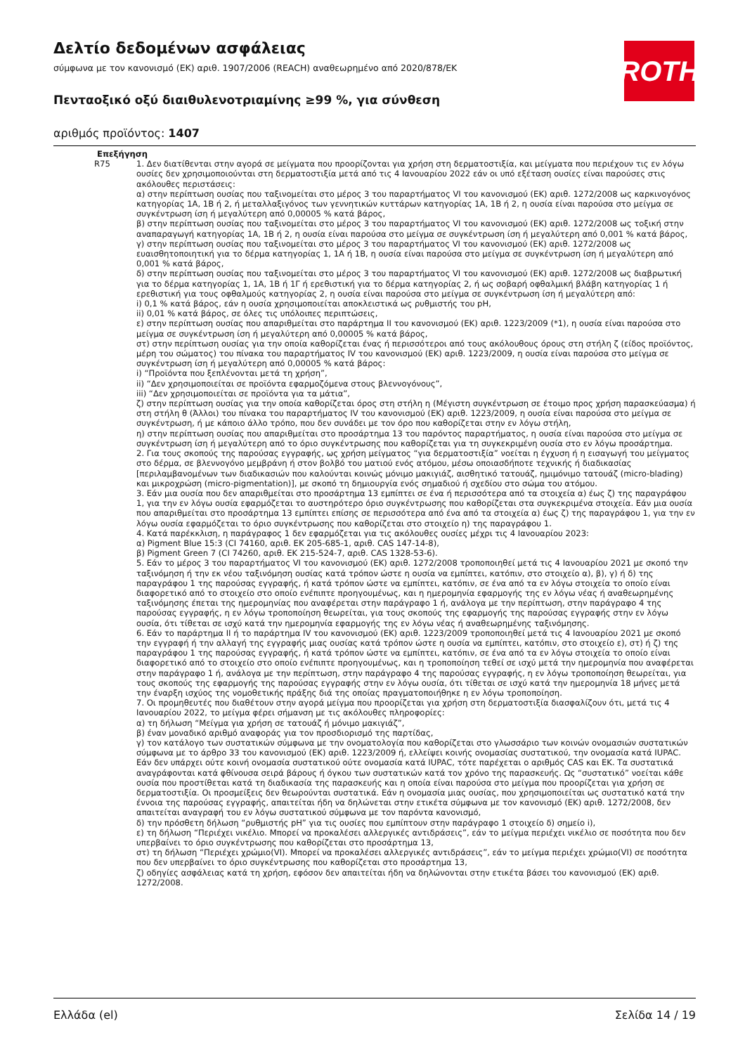Δελτίο δεδομένων ασφάλειας
σύμφωνα με τον κανονισμό (ΕΚ) αριθ. 1907/2006 (REACH) αναθεωρημένο από 2020/878/ΕΚ
Πενταοξικό οξύ διαιθυλενοτριαμίνης ≥99 %, για σύνθεση
αριθμός προϊόντος: 1407
ROTH
Επεξήγηση
R75 1. Δεν διατίθενται στην αγορά σε μείγματα που προορίζονται για χρήση στη δερματοστιξία, και μείγματα που περιέχουν τις εν λόγω ουσίες δεν χρησιμοποιούνται στη δερματοστιξία μετά από τις 4 Ιανουαρίου 2022 εάν οι υπό εξέταση ουσίες είναι παρούσες στις ακόλουθες περιστάσεις:
α) στην περίπτωση ουσίας που ταξινομείται στο μέρος 3 του παραρτήματος VI του κανονισμού (ΕΚ) αριθ. 1272/2008 ως καρκινογόνος κατηγορίας 1Α, 1Β ή 2, ή μεταλλαξιγόνος των γεννητικών κυττάρων κατηγορίας 1Α, 1Β ή 2, η ουσία είναι παρούσα στο μείγμα σε συγκέντρωση ίση ή μεγαλύτερη από 0,00005 % κατά βάρος,
β) στην περίπτωση ουσίας που ταξινομείται στο μέρος 3 του παραρτήματος VI του κανονισμού (ΕΚ) αριθ. 1272/2008 ως τοξική στην αναπαραγωγή κατηγορίας 1Α, 1Β ή 2, η ουσία είναι παρούσα στο μείγμα σε συγκέντρωση ίση ή μεγαλύτερη από 0,001 % κατά βάρος,
γ) στην περίπτωση ουσίας που ταξινομείται στο μέρος 3 του παραρτήματος VI του κανονισμού (ΕΚ) αριθ. 1272/2008 ως ευαισθητοποιητική για το δέρμα κατηγορίας 1, 1Α ή 1Β, η ουσία είναι παρούσα στο μείγμα σε συγκέντρωση ίση ή μεγαλύτερη από 0,001 % κατά βάρος,
δ) στην περίπτωση ουσίας που ταξινομείται στο μέρος 3 του παραρτήματος VI του κανονισμού (ΕΚ) αριθ. 1272/2008 ως διαβρωτική για το δέρμα κατηγορίας 1, 1Α, 1Β ή 1Γ ή ερεθιστική για το δέρμα κατηγορίας 2, ή ως σοβαρή οφθαλμική βλάβη κατηγορίας 1 ή ερεθιστική για τους οφθαλμούς κατηγορίας 2, η ουσία είναι παρούσα στο μείγμα σε συγκέντρωση ίση ή μεγαλύτερη από:
i) 0,1 % κατά βάρος, εάν η ουσία χρησιμοποιείται αποκλειστικά ως ρυθμιστής του pH,
ii) 0,01 % κατά βάρος, σε όλες τις υπόλοιπες περιπτώσεις,
ε) στην περίπτωση ουσίας που απαριθμείται στο παράρτημα II του κανονισμού (ΕΚ) αριθ. 1223/2009 (*1), η ουσία είναι παρούσα στο μείγμα σε συγκέντρωση ίση ή μεγαλύτερη από 0,00005 % κατά βάρος,
στ) στην περίπτωση ουσίας για την οποία καθορίζεται ένας ή περισσότεροι από τους ακόλουθους όρους στη στήλη ζ (είδος προϊόντος, μέρη του σώματος) του πίνακα του παραρτήματος IV του κανονισμού (ΕΚ) αριθ. 1223/2009, η ουσία είναι παρούσα στο μείγμα σε συγκέντρωση ίση ή μεγαλύτερη από 0,00005 % κατά βάρος:
i) “Προϊόντα που ξεπλένονται μετά τη χρήση”,
ii) “Δεν χρησιμοποιείται σε προϊόντα εφαρμοζόμενα στους βλεννογόνους”,
iii) “Δεν χρησιμοποιείται σε προϊόντα για τα μάτια”,
ζ) στην περίπτωση ουσίας για την οποία καθορίζεται όρος στη στήλη η (Μέγιστη συγκέντρωση σε έτοιμο προς χρήση παρασκεύασμα) ή στη στήλη θ (Άλλοι) του πίνακα του παραρτήματος IV του κανονισμού (ΕΚ) αριθ. 1223/2009, η ουσία είναι παρούσα στο μείγμα σε συγκέντρωση, ή με κάποιο άλλο τρόπο, που δεν συνάδει με τον όρο που καθορίζεται στην εν λόγω στήλη,
η) στην περίπτωση ουσίας που απαριθμείται στο προσάρτημα 13 του παρόντος παραρτήματος, η ουσία είναι παρούσα στο μείγμα σε συγκέντρωση ίση ή μεγαλύτερη από το όριο συγκέντρωσης που καθορίζεται για τη συγκεκριμένη ουσία στο εν λόγω προσάρτημα.
2. Για τους σκοπούς της παρούσας εγγραφής, ως χρήση μείγματος “για δερματοστιξία” νοείται η έγχυση ή η εισαγωγή του μείγματος στο δέρμα, σε βλεννογόνο μεμβράνη ή στον βολβό του ματιού ενός ατόμου, μέσω οποιασδήποτε τεχνικής ή διαδικασίας [περιλαμβανομένων των διαδικασιών που καλούνται κοινώς μόνιμο μακιγιάζ, αισθητικό τατουάζ, ημιμόνιμο τατουάζ (micro-blading) και μικροχρώση (micro-pigmentation)], με σκοπό τη δημιουργία ενός σημαδιού ή σχεδίου στο σώμα του ατόμου.
3. Εάν μια ουσία που δεν απαριθμείται στο προσάρτημα 13 εμπίπτει σε ένα ή περισσότερα από τα στοιχεία α) έως ζ) της παραγράφου 1, για την εν λόγω ουσία εφαρμόζεται το αυστηρότερο όριο συγκέντρωσης που καθορίζεται στα συγκεκριμένα στοιχεία. Εάν μια ουσία που απαριθμείται στο προσάρτημα 13 εμπίπτει επίσης σε περισσότερα από ένα από τα στοιχεία α) έως ζ) της παραγράφου 1, για την εν λόγω ουσία εφαρμόζεται το όριο συγκέντρωσης που καθορίζεται στο στοιχείο η) της παραγράφου 1.
4. Κατά παρέκκλιση, η παράγραφος 1 δεν εφαρμόζεται για τις ακόλουθες ουσίες μέχρι τις 4 Ιανουαρίου 2023:
α) Pigment Blue 15:3 (CI 74160, αριθ. ΕΚ 205-685-1, αριθ. CAS 147-14-8),
β) Pigment Green 7 (CI 74260, αριθ. ΕΚ 215-524-7, αριθ. CAS 1328-53-6).
5. Εάν το μέρος 3 του παραρτήματος VI του κανονισμού (ΕΚ) αριθ. 1272/2008 τροποποιηθεί μετά τις 4 Ιανουαρίου 2021 με σκοπό την ταξινόμηση ή την εκ νέου ταξινόμηση ουσίας κατά τρόπον ώστε η ουσία να εμπίπτει, κατόπιν, στο στοιχείο α), β), γ) ή δ) της παραγράφου 1 της παρούσας εγγραφής, ή κατά τρόπον ώστε να εμπίπτει, κατόπιν, σε ένα από τα εν λόγω στοιχεία το οποίο είναι διαφορετικό από το στοιχείο στο οποίο ενέπιπτε προηγουμένως, και η ημερομηνία εφαρμογής της εν λόγω νέας ή αναθεωρημένης ταξινόμησης έπεται της ημερομηνίας που αναφέρεται στην παράγραφο 1 ή, ανάλογα με την περίπτωση, στην παράγραφο 4 της παρούσας εγγραφής, η εν λόγω τροποποίηση θεωρείται, για τους σκοπούς της εφαρμογής της παρούσας εγγραφής στην εν λόγω ουσία, ότι τίθεται σε ισχύ κατά την ημερομηνία εφαρμογής της εν λόγω νέας ή αναθεωρημένης ταξινόμησης.
6. Εάν το παράρτημα II ή το παράρτημα IV του κανονισμού (ΕΚ) αριθ. 1223/2009 τροποποιηθεί μετά τις 4 Ιανουαρίου 2021 με σκοπό την εγγραφή ή την αλλαγή της εγγραφής μιας ουσίας κατά τρόπον ώστε η ουσία να εμπίπτει, κατόπιν, στο στοιχείο ε), στ) ή ζ) της παραγράφου 1 της παρούσας εγγραφής, ή κατά τρόπον ώστε να εμπίπτει, κατόπιν, σε ένα από τα εν λόγω στοιχεία το οποίο είναι διαφορετικό από το στοιχείο στο οποίο ενέπιπτε προηγουμένως, και η τροποποίηση τεθεί σε ισχύ μετά την ημερομηνία που αναφέρεται στην παράγραφο 1 ή, ανάλογα με την περίπτωση, στην παράγραφο 4 της παρούσας εγγραφής, η εν λόγω τροποποίηση θεωρείται, για τους σκοπούς της εφαρμογής της παρούσας εγγραφής στην εν λόγω ουσία, ότι τίθεται σε ισχύ κατά την ημερομηνία 18 μήνες μετά την έναρξη ισχύος της νομοθετικής πράξης διά της οποίας πραγματοποιήθηκε η εν λόγω τροποποίηση.
7. Οι προμηθευτές που διαθέτουν στην αγορά μείγμα που προορίζεται για χρήση στη δερματοστιξία διασφαλίζουν ότι, μετά τις 4 Ιανουαρίου 2022, το μείγμα φέρει σήμανση με τις ακόλουθες πληροφορίες:
α) τη δήλωση “Μείγμα για χρήση σε τατουάζ ή μόνιμο μακιγιάζ”,
β) έναν μοναδικό αριθμό αναφοράς για τον προσδιορισμό της παρτίδας,
γ) τον κατάλογο των συστατικών σύμφωνα με την ονοματολογία που καθορίζεται στο γλωσσάριο των κοινών ονομασιών συστατικών σύμφωνα με το άρθρο 33 του κανονισμού (ΕΚ) αριθ. 1223/2009 ή, ελλείψει κοινής ονομασίας συστατικού, την ονομασία κατά IUPAC. Εάν δεν υπάρχει ούτε κοινή ονομασία συστατικού ούτε ονομασία κατά IUPAC, τότε παρέχεται ο αριθμός CAS και ΕΚ. Τα συστατικά αναγράφονται κατά φθίνουσα σειρά βάρους ή όγκου των συστατικών κατά τον χρόνο της παρασκευής. Ως “συστατικό” νοείται κάθε ουσία που προστίθεται κατά τη διαδικασία της παρασκευής και η οποία είναι παρούσα στο μείγμα που προορίζεται για χρήση σε δερματοστιξία. Οι προσμείξεις δεν θεωρούνται συστατικά. Εάν η ονομασία μιας ουσίας, που χρησιμοποιείται ως συστατικό κατά την έννοια της παρούσας εγγραφής, απαιτείται ήδη να δηλώνεται στην ετικέτα σύμφωνα με τον κανονισμό (ΕΚ) αριθ. 1272/2008, δεν απαιτείται αναγραφή του εν λόγω συστατικού σύμφωνα με τον παρόντα κανονισμό,
δ) την πρόσθετη δήλωση “ρυθμιστής pH” για τις ουσίες που εμπίπτουν στην παράγραφο 1 στοιχείο δ) σημείο i),
ε) τη δήλωση “Περιέχει νικέλιο. Μπορεί να προκαλέσει αλλεργικές αντιδράσεις”, εάν το μείγμα περιέχει νικέλιο σε ποσότητα που δεν υπερβαίνει το όριο συγκέντρωσης που καθορίζεται στο προσάρτημα 13,
στ) τη δήλωση “Περιέχει χρώμιο(VI). Μπορεί να προκαλέσει αλλεργικές αντιδράσεις”, εάν το μείγμα περιέχει χρώμιο(VI) σε ποσότητα που δεν υπερβαίνει το όριο συγκέντρωσης που καθορίζεται στο προσάρτημα 13,
ζ) οδηγίες ασφάλειας κατά τη χρήση, εφόσον δεν απαιτείται ήδη να δηλώνονται στην ετικέτα βάσει του κανονισμού (ΕΚ) αριθ. 1272/2008.
Ελλάδα (el) Σελίδα 14 / 19